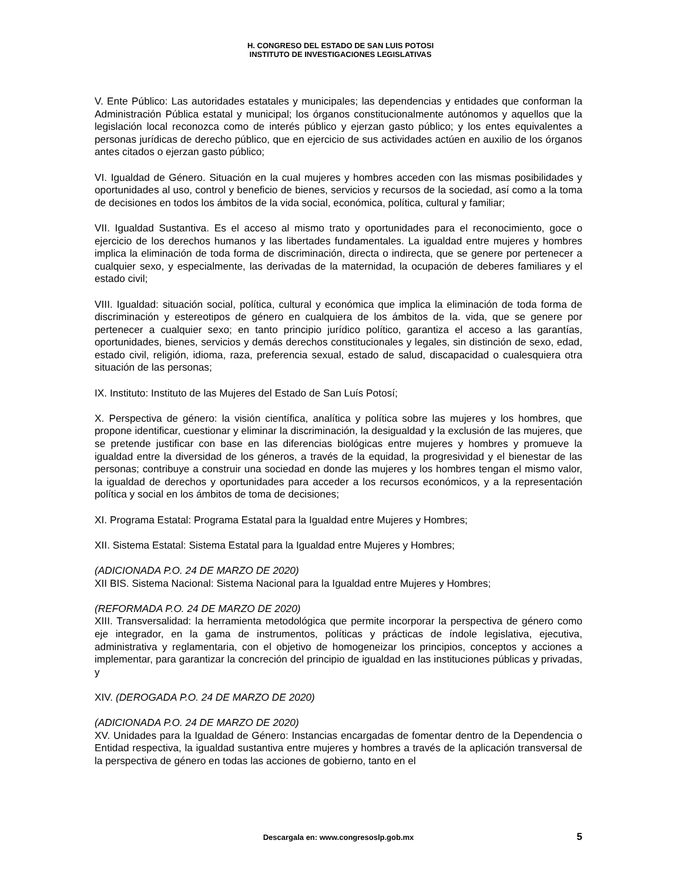H. CONGRESO DEL ESTADO DE SAN LUIS POTOSI
INSTITUTO DE INVESTIGACIONES LEGISLATIVAS
V. Ente Público: Las autoridades estatales y municipales; las dependencias y entidades que conforman la Administración Pública estatal y municipal; los órganos constitucionalmente autónomos y aquellos que la legislación local reconozca como de interés público y ejerzan gasto público; y los entes equivalentes a personas jurídicas de derecho público, que en ejercicio de sus actividades actúen en auxilio de los órganos antes citados o ejerzan gasto público;
VI. Igualdad de Género. Situación en la cual mujeres y hombres acceden con las mismas posibilidades y oportunidades al uso, control y beneficio de bienes, servicios y recursos de la sociedad, así como a la toma de decisiones en todos los ámbitos de la vida social, económica, política, cultural y familiar;
VII. Igualdad Sustantiva. Es el acceso al mismo trato y oportunidades para el reconocimiento, goce o ejercicio de los derechos humanos y las libertades fundamentales. La igualdad entre mujeres y hombres implica la eliminación de toda forma de discriminación, directa o indirecta, que se genere por pertenecer a cualquier sexo, y especialmente, las derivadas de la maternidad, la ocupación de deberes familiares y el estado civil;
VIII. Igualdad: situación social, política, cultural y económica que implica la eliminación de toda forma de discriminación y estereotipos de género en cualquiera de los ámbitos de la. vida, que se genere por pertenecer a cualquier sexo; en tanto principio jurídico político, garantiza el acceso a las garantías, oportunidades, bienes, servicios y demás derechos constitucionales y legales, sin distinción de sexo, edad, estado civil, religión, idioma, raza, preferencia sexual, estado de salud, discapacidad o cualesquiera otra situación de las personas;
IX. Instituto: Instituto de las Mujeres del Estado de San Luís Potosí;
X. Perspectiva de género: la visión científica, analítica y política sobre las mujeres y los hombres, que propone identificar, cuestionar y eliminar la discriminación, la desigualdad y la exclusión de las mujeres, que se pretende justificar con base en las diferencias biológicas entre mujeres y hombres y promueve la igualdad entre la diversidad de los géneros, a través de la equidad, la progresividad y el bienestar de las personas; contribuye a construir una sociedad en donde las mujeres y los hombres tengan el mismo valor, la igualdad de derechos y oportunidades para acceder a los recursos económicos, y a la representación política y social en los ámbitos de toma de decisiones;
XI. Programa Estatal: Programa Estatal para la Igualdad entre Mujeres y Hombres;
XII. Sistema Estatal: Sistema Estatal para la Igualdad entre Mujeres y Hombres;
(ADICIONADA P.O. 24 DE MARZO DE 2020)
XII BIS. Sistema Nacional: Sistema Nacional para la Igualdad entre Mujeres y Hombres;
(REFORMADA P.O. 24 DE MARZO DE 2020)
XIII. Transversalidad: la herramienta metodológica que permite incorporar la perspectiva de género como eje integrador, en la gama de instrumentos, políticas y prácticas de índole legislativa, ejecutiva, administrativa y reglamentaria, con el objetivo de homogeneizar los principios, conceptos y acciones a implementar, para garantizar la concreción del principio de igualdad en las instituciones públicas y privadas, y
XIV. (DEROGADA P.O. 24 DE MARZO DE 2020)
(ADICIONADA P.O. 24 DE MARZO DE 2020)
XV. Unidades para la Igualdad de Género: Instancias encargadas de fomentar dentro de la Dependencia o Entidad respectiva, la igualdad sustantiva entre mujeres y hombres a través de la aplicación transversal de la perspectiva de género en todas las acciones de gobierno, tanto en el
Descargala en: www.congresoslp.gob.mx
5